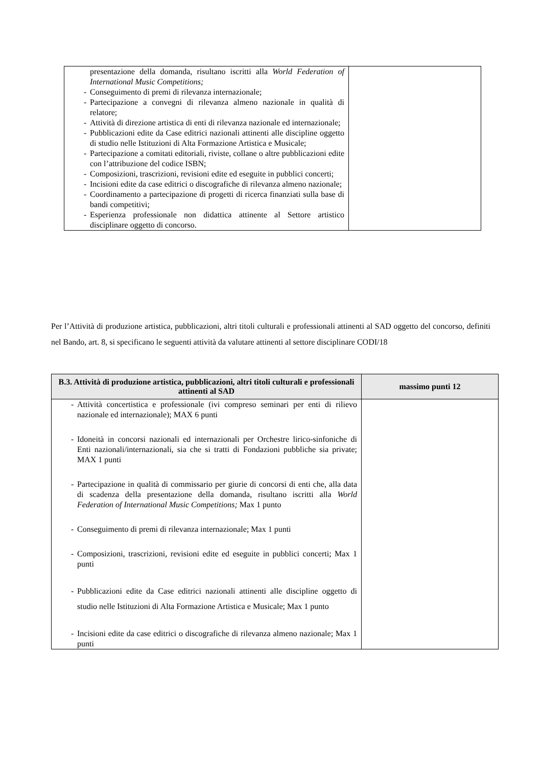| presentazione della domanda, risultano iscritti alla World Federation of International Music Competitions; - Conseguimento di premi di rilevanza internazionale; - Partecipazione a convegni di rilevanza almeno nazionale in qualità di relatore; - Attività di direzione artistica di enti di rilevanza nazionale ed internazionale; - Pubblicazioni edite da Case editrici nazionali attinenti alle discipline oggetto di studio nelle Istituzioni di Alta Formazione Artistica e Musicale; - Partecipazione a comitati editoriali, riviste, collane o altre pubblicazioni edite con l’attribuzione del codice ISBN; - Composizioni, trascrizioni, revisioni edite ed eseguite in pubblici concerti; - Incisioni edite da case editrici o discografiche di rilevanza almeno nazionale; - Coordinamento a partecipazione di progetti di ricerca finanziati sulla base di bandi competitivi; - Esperienza professionale non didattica attinente al Settore artistico disciplinare oggetto di concorso. | |
Per l’Attività di produzione artistica, pubblicazioni, altri titoli culturali e professionali attinenti al SAD oggetto del concorso, definiti nel Bando, art. 8, si specificano le seguenti attività da valutare attinenti al settore disciplinare CODI/18
| B.3. Attività di produzione artistica, pubblicazioni, altri titoli culturali e professionali attinenti al SAD | massimo punti 12 |
| --- | --- |
| - Attività concertistica e professionale (ivi compreso seminari per enti di rilievo nazionale ed internazionale); MAX 6 punti - Idoneità in concorsi nazionali ed internazionali per Orchestre lirico-sinfoniche di Enti nazionali/internazionali, sia che si tratti di Fondazioni pubbliche sia private; MAX 1 punti - Partecipazione in qualità di commissario per giurie di concorsi di enti che, alla data di scadenza della presentazione della domanda, risultano iscritti alla World Federation of International Music Competitions; Max 1 punto - Conseguimento di premi di rilevanza internazionale; Max 1 punti - Composizioni, trascrizioni, revisioni edite ed eseguite in pubblici concerti; Max 1 punti - Pubblicazioni edite da Case editrici nazionali attinenti alle discipline oggetto di studio nelle Istituzioni di Alta Formazione Artistica e Musicale; Max 1 punto - Incisioni edite da case editrici o discografiche di rilevanza almeno nazionale; Max 1 punti | |